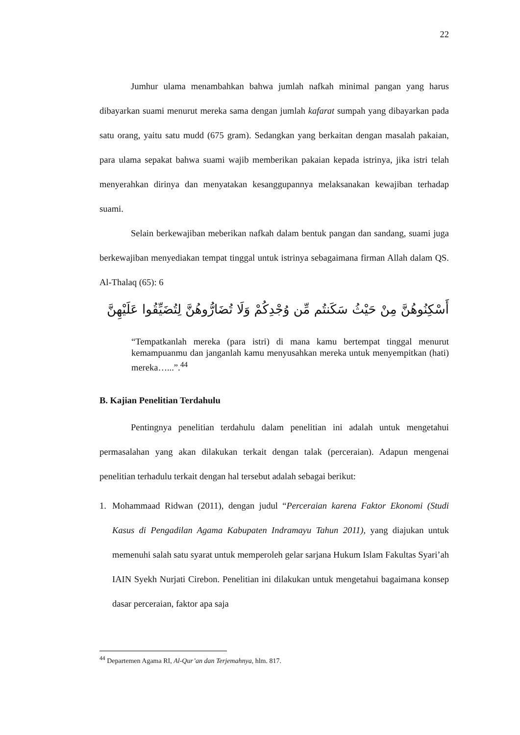22
Jumhur ulama menambahkan bahwa jumlah nafkah minimal pangan yang harus dibayarkan suami menurut mereka sama dengan jumlah kafarat sumpah yang dibayarkan pada satu orang, yaitu satu mudd (675 gram). Sedangkan yang berkaitan dengan masalah pakaian, para ulama sepakat bahwa suami wajib memberikan pakaian kepada istrinya, jika istri telah menyerahkan dirinya dan menyatakan kesanggupannya melaksanakan kewajiban terhadap suami.
Selain berkewajiban meberikan nafkah dalam bentuk pangan dan sandang, suami juga berkewajiban menyediakan tempat tinggal untuk istrinya sebagaimana firman Allah dalam QS. Al-Thalaq (65): 6
أَسْكِنُوهُنَّ مِنْ حَيْثُ سَكَنتُم مِّن وُجْدِكُمْ وَلَا تُضَارُّوهُنَّ لِتُضَيِّقُوا عَلَيْهِنَّ
“Tempatkanlah mereka (para istri) di mana kamu bertempat tinggal menurut kemampuanmu dan janganlah kamu menyusahkan mereka untuk menyempitkan (hati) mereka…...”.<sup>44</sup>
B. Kajian Penelitian Terdahulu
Pentingnya penelitian terdahulu dalam penelitian ini adalah untuk mengetahui permasalahan yang akan dilakukan terkait dengan talak (perceraian). Adapun mengenai penelitian terhadulu terkait dengan hal tersebut adalah sebagai berikut:
1. Mohammaad Ridwan (2011), dengan judul “Perceraian karena Faktor Ekonomi (Studi Kasus di Pengadilan Agama Kabupaten Indramayu Tahun 2011), yang diajukan untuk memenuhi salah satu syarat untuk memperoleh gelar sarjana Hukum Islam Fakultas Syari’ah IAIN Syekh Nurjati Cirebon. Penelitian ini dilakukan untuk mengetahui bagaimana konsep dasar perceraian, faktor apa saja
<sup>44</sup> Departemen Agama RI, Al-Qur’an dan Terjemahnya, hlm. 817.